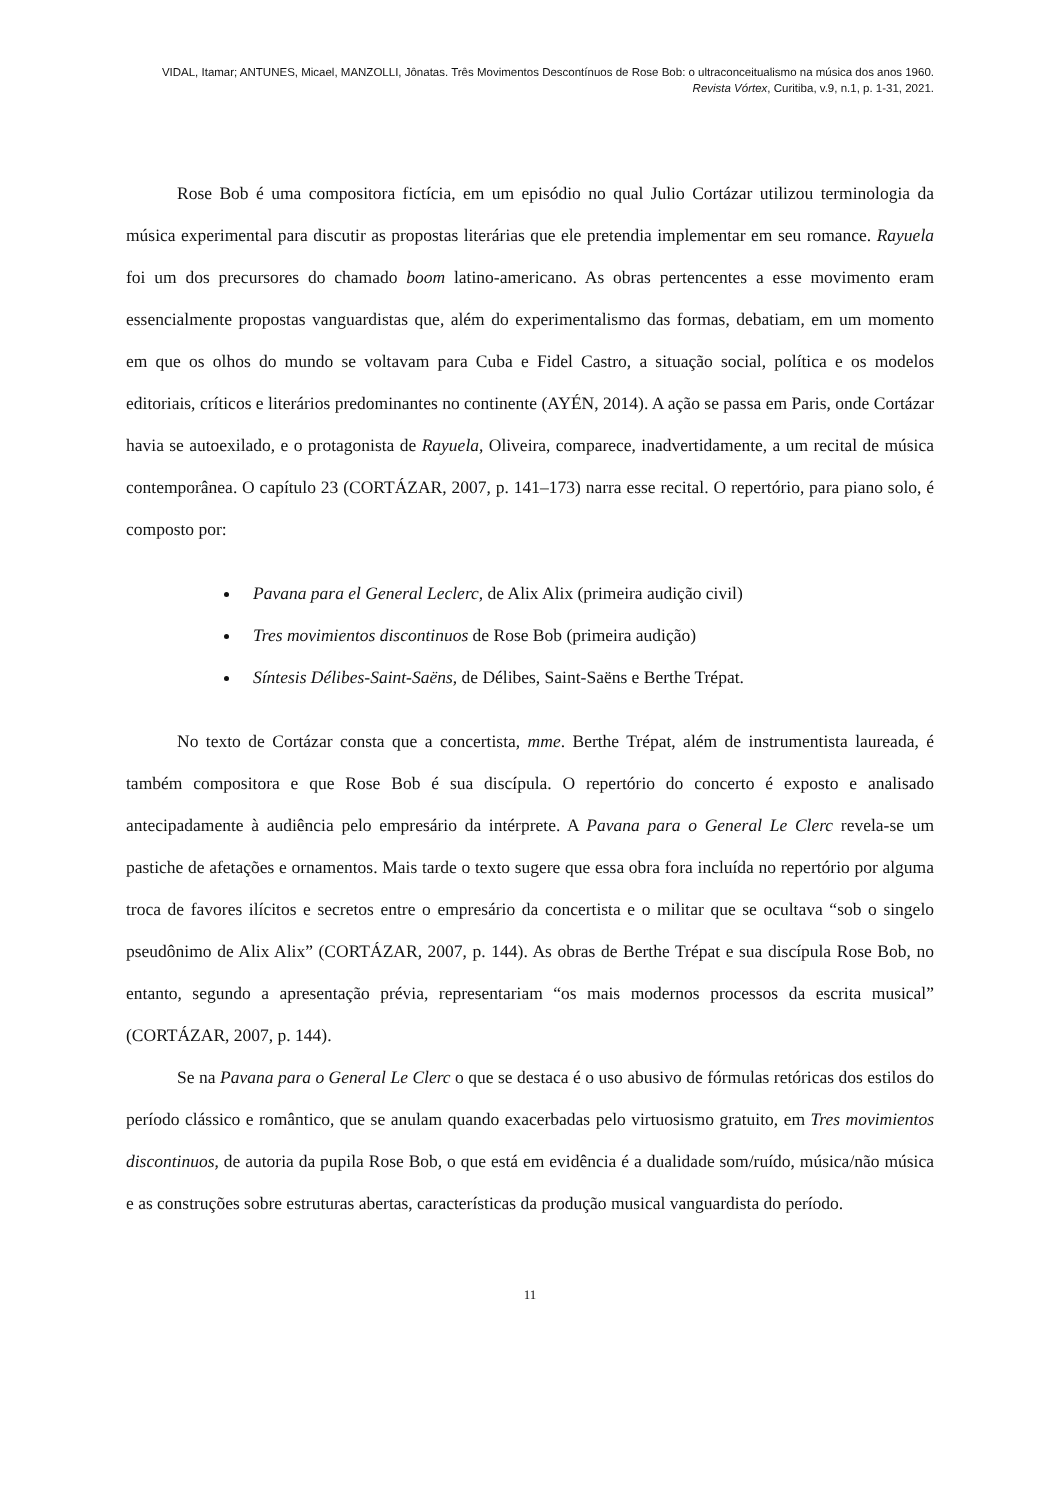VIDAL, Itamar; ANTUNES, Micael, MANZOLLI, Jônatas. Três Movimentos Descontínuos de Rose Bob: o ultraconceitualismo na música dos anos 1960. Revista Vórtex, Curitiba, v.9, n.1, p. 1-31, 2021.
Rose Bob é uma compositora fictícia, em um episódio no qual Julio Cortázar utilizou terminologia da música experimental para discutir as propostas literárias que ele pretendia implementar em seu romance. Rayuela foi um dos precursores do chamado boom latino-americano. As obras pertencentes a esse movimento eram essencialmente propostas vanguardistas que, além do experimentalismo das formas, debatiam, em um momento em que os olhos do mundo se voltavam para Cuba e Fidel Castro, a situação social, política e os modelos editoriais, críticos e literários predominantes no continente (AYÉN, 2014). A ação se passa em Paris, onde Cortázar havia se autoexilado, e o protagonista de Rayuela, Oliveira, comparece, inadvertidamente, a um recital de música contemporânea. O capítulo 23 (CORTÁZAR, 2007, p. 141–173) narra esse recital. O repertório, para piano solo, é composto por:
Pavana para el General Leclerc, de Alix Alix (primeira audição civil)
Tres movimientos discontinuos de Rose Bob (primeira audição)
Síntesis Délibes-Saint-Saëns, de Délibes, Saint-Saëns e Berthe Trépat.
No texto de Cortázar consta que a concertista, mme. Berthe Trépat, além de instrumentista laureada, é também compositora e que Rose Bob é sua discípula. O repertório do concerto é exposto e analisado antecipadamente à audiência pelo empresário da intérprete. A Pavana para o General Le Clerc revela-se um pastiche de afetações e ornamentos. Mais tarde o texto sugere que essa obra fora incluída no repertório por alguma troca de favores ilícitos e secretos entre o empresário da concertista e o militar que se ocultava “sob o singelo pseudônimo de Alix Alix” (CORTÁZAR, 2007, p. 144). As obras de Berthe Trépat e sua discípula Rose Bob, no entanto, segundo a apresentação prévia, representariam “os mais modernos processos da escrita musical” (CORTÁZAR, 2007, p. 144).
Se na Pavana para o General Le Clerc o que se destaca é o uso abusivo de fórmulas retóricas dos estilos do período clássico e romântico, que se anulam quando exacerbadas pelo virtuosismo gratuito, em Tres movimientos discontinuos, de autoria da pupila Rose Bob, o que está em evidência é a dualidade som/ruído, música/não música e as construções sobre estruturas abertas, características da produção musical vanguardista do período.
11